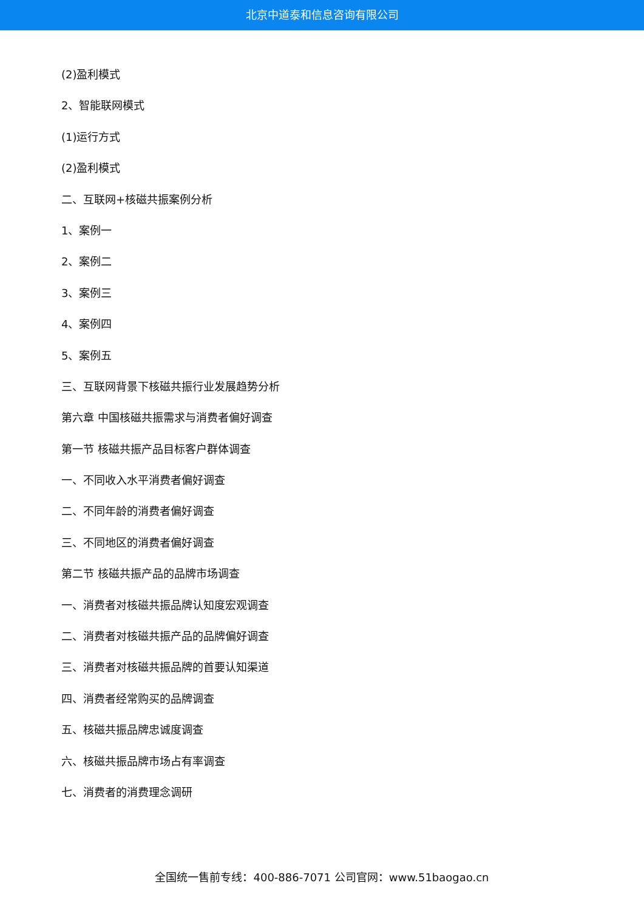北京中道泰和信息咨询有限公司
(2)盈利模式
2、智能联网模式
(1)运行方式
(2)盈利模式
二、互联网+核磁共振案例分析
1、案例一
2、案例二
3、案例三
4、案例四
5、案例五
三、互联网背景下核磁共振行业发展趋势分析
第六章 中国核磁共振需求与消费者偏好调查
第一节 核磁共振产品目标客户群体调查
一、不同收入水平消费者偏好调查
二、不同年龄的消费者偏好调查
三、不同地区的消费者偏好调查
第二节 核磁共振产品的品牌市场调查
一、消费者对核磁共振品牌认知度宏观调查
二、消费者对核磁共振产品的品牌偏好调查
三、消费者对核磁共振品牌的首要认知渠道
四、消费者经常购买的品牌调查
五、核磁共振品牌忠诚度调查
六、核磁共振品牌市场占有率调查
七、消费者的消费理念调研
全国统一售前专线：400-886-7071 公司官网：www.51baogao.cn